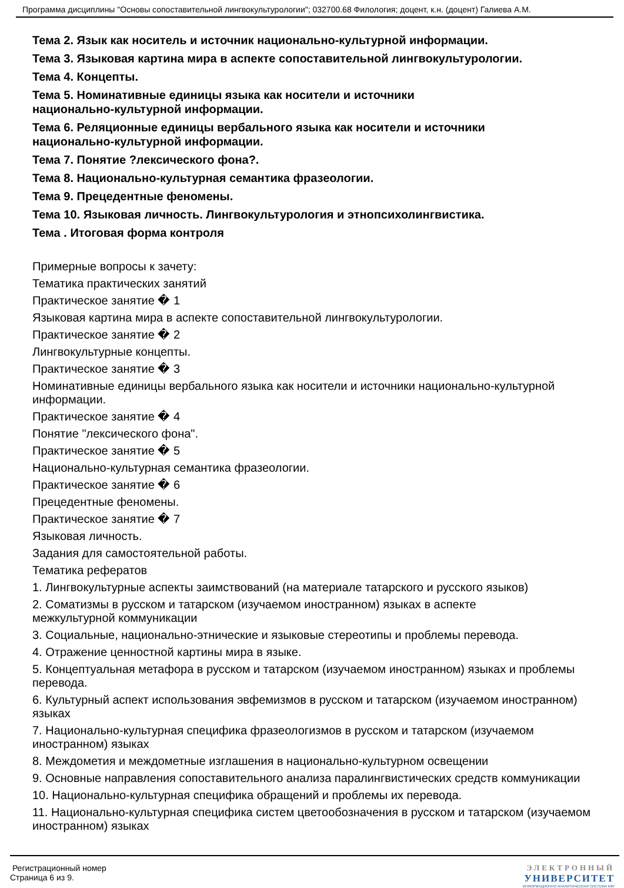Программа дисциплины "Основы сопоставительной лингвокультурологии"; 032700.68 Филология; доцент, к.н. (доцент) Галиева А.М.
Тема 2. Язык как носитель и источник национально-культурной информации.
Тема 3. Языковая картина мира в аспекте сопоставительной лингвокультурологии.
Тема 4. Концепты.
Тема 5. Номинативные единицы языка как носители и источники
национально-культурной информации.
Тема 6. Реляционные единицы вербального языка как носители и источники
национально-культурной информации.
Тема 7. Понятие ?лексического фона?.
Тема 8. Национально-культурная семантика фразеологии.
Тема 9. Прецедентные феномены.
Тема 10. Языковая личность. Лингвокультурология и этнопсихолингвистика.
Тема . Итоговая форма контроля
Примерные вопросы к зачету:
Тематика практических занятий
Практическое занятие � 1
Языковая картина мира в аспекте сопоставительной лингвокультурологии.
Практическое занятие � 2
Лингвокультурные концепты.
Практическое занятие � 3
Номинативные единицы вербального языка как носители и источники национально-культурной информации.
Практическое занятие � 4
Понятие "лексического фона".
Практическое занятие � 5
Национально-культурная семантика фразеологии.
Практическое занятие � 6
Прецедентные феномены.
Практическое занятие � 7
Языковая личность.
Задания для самостоятельной работы.
Тематика рефератов
1. Лингвокультурные аспекты заимствований (на материале татарского и русского языков)
2. Соматизмы в русском и татарском (изучаемом иностранном) языках в аспекте
межкультурной коммуникации
3. Социальные, национально-этнические и языковые стереотипы и проблемы перевода.
4. Отражение ценностной картины мира в языке.
5. Концептуальная метафора в русском и татарском (изучаемом иностранном) языках и проблемы перевода.
6. Культурный аспект использования эвфемизмов в русском и татарском (изучаемом иностранном) языках
7. Национально-культурная специфика фразеологизмов в русском и татарском (изучаемом иностранном) языках
8. Междометия и междометные изглашения в национально-культурном освещении
9. Основные направления сопоставительного анализа паралингвистических средств коммуникации
10. Национально-культурная специфика обращений и проблемы их перевода.
11. Национально-культурная специфика систем цветообозначения в русском и татарском (изучаемом иностранном) языках
Регистрационный номер
Страница 6 из 9.
ЭЛЕКТРОННЫЙ
УНИВЕРСИТЕТ
ИНФОРМАЦИОННО АНАЛИТИЧЕСКАЯ СИСТЕМА КФУ